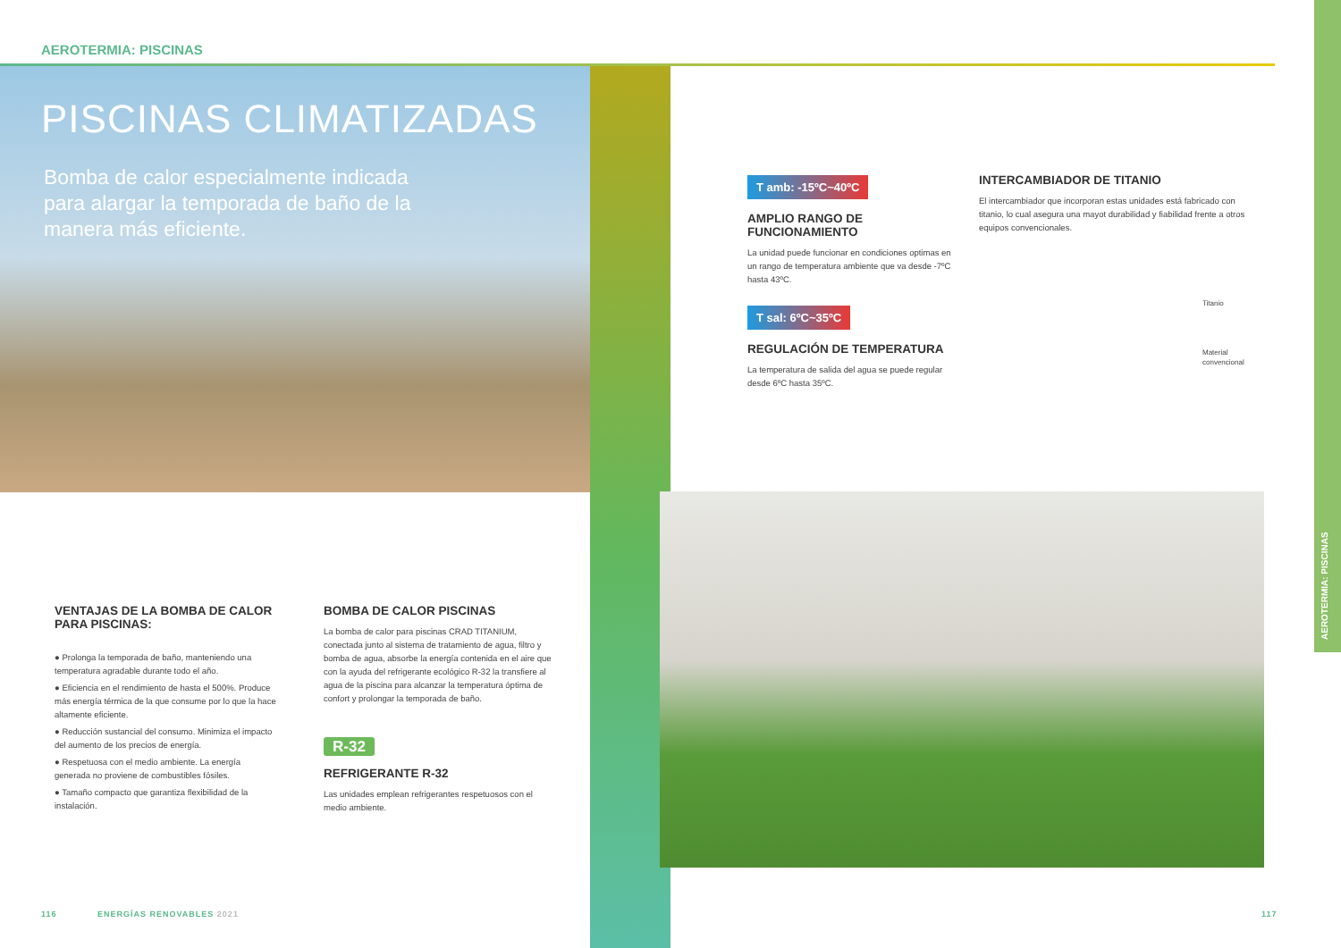AEROTERMIA: PISCINAS
PISCINAS CLIMATIZADAS
Bomba de calor especialmente indicada para alargar la temporada de baño de la manera más eficiente.
T amb: -15ºC~40ºC
AMPLIO RANGO DE FUNCIONAMIENTO
La unidad puede funcionar en condiciones optimas en un rango de temperatura ambiente que va desde -7ºC hasta 43ºC.
T sal: 6ºC~35ºC
REGULACIÓN DE TEMPERATURA
La temperatura de salida del agua se puede regular desde 6ºC hasta 35ºC.
INTERCAMBIADOR DE TITANIO
El intercambiador que incorporan estas unidades está fabricado con titanio, lo cual asegura una mayot durabilidad y fiabilidad frente a otros equipos convencionales.
Titanio
Material
convencional
VENTAJAS DE LA BOMBA DE CALOR PARA PISCINAS:
● Prolonga la temporada de baño, manteniendo una temperatura agradable durante todo el año.
● Eficiencia en el rendimiento de hasta el 500%. Produce más energía térmica de la que consume por lo que la hace altamente eficiente.
● Reducción sustancial del consumo. Minimiza el impacto del aumento de los precios de energía.
● Respetuosa con el medio ambiente. La energía generada no proviene de combustibles fósiles.
● Tamaño compacto que garantiza flexibilidad de la instalación.
BOMBA DE CALOR PISCINAS
La bomba de calor para piscinas CRAD TITANIUM, conectada junto al sistema de tratamiento de agua, filtro y bomba de agua, absorbe la energía contenida en el aire que con la ayuda del refrigerante ecológico R-32 la transfiere al agua de la piscina para alcanzar la temperatura óptima de confort y prolongar la temporada de baño.
R-32
REFRIGERANTE R-32
Las unidades emplean refrigerantes respetuosos con el medio ambiente.
116 ENERGÍAS RENOVABLES 2021 117
AEROTERMIA: PISCINAS